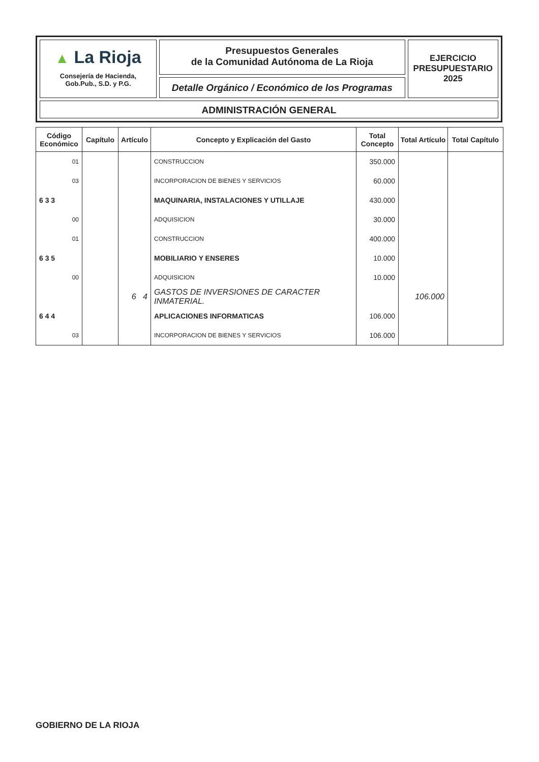▲ La Rioja
Consejería de Hacienda,
Gob.Pub., S.D. y P.G.
Presupuestos Generales
de la Comunidad Autónoma de La Rioja
Detalle Orgánico / Económico de los Programas
EJERCICIO
PRESUPUESTARIO
2025
ADMINISTRACIÓN GENERAL
| Código Económico | Capítulo | Artículo | Concepto y Explicación del Gasto | Total Concepto | Total Artículo | Total Capítulo |
| --- | --- | --- | --- | --- | --- | --- |
| 01 | | | CONSTRUCCION | 350.000 | | |
| 03 | | | INCORPORACION DE BIENES Y SERVICIOS | 60.000 | | |
| 6 3 3 | | | MAQUINARIA, INSTALACIONES Y UTILLAJE | 430.000 | | |
| 00 | | | ADQUISICION | 30.000 | | |
| 01 | | | CONSTRUCCION | 400.000 | | |
| 6 3 5 | | | MOBILIARIO Y ENSERES | 10.000 | | |
| 00 | | | ADQUISICION | 10.000 | | |
| | | 6 4 | GASTOS DE INVERSIONES DE CARACTER INMATERIAL. | | 106.000 | |
| 6 4 4 | | | APLICACIONES INFORMATICAS | 106.000 | | |
| 03 | | | INCORPORACION DE BIENES Y SERVICIOS | 106.000 | | |
GOBIERNO DE LA RIOJA